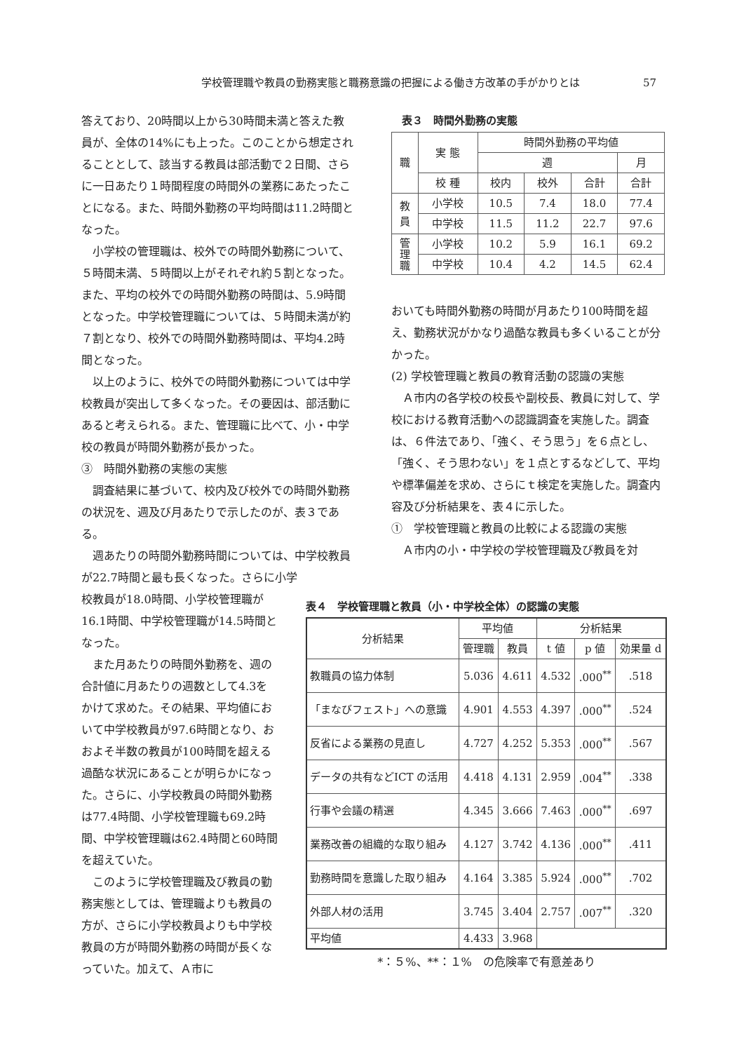学校管理職や教員の勤務実態と職務意識の把握による働き方改革の手がかりとは 57
答えており、20時間以上から30時間未満と答えた教員が、全体の14%にも上った。このことから想定されることとして、該当する教員は部活動で２日間、さらに一日あたり１時間程度の時間外の業務にあたったことになる。また、時間外勤務の平均時間は11.2時間となった。
小学校の管理職は、校外での時間外勤務について、５時間未満、５時間以上がそれぞれ約５割となった。また、平均の校外での時間外勤務の時間は、5.9時間となった。中学校管理職については、５時間未満が約７割となり、校外での時間外勤務時間は、平均4.2時間となった。
以上のように、校外での時間外勤務については中学校教員が突出して多くなった。その要因は、部活動にあると考えられる。また、管理職に比べて、小・中学校の教員が時間外勤務が長かった。
③　時間外勤務の実態の実態
調査結果に基づいて、校内及び校外での時間外勤務の状況を、週及び月あたりで示したのが、表３である。
週あたりの時間外勤務時間については、中学校教員が22.7時間と最も長くなった。さらに小学
表３　時間外勤務の実態
| 職 | 実 態 | 時間外勤務の平均値 | | | |
| | | 週 | | | 月 |
| | 校 種 | 校内 | 校外 | 合計 | 合計 |
| 教 員 | 小学校 | 10.5 | 7.4 | 18.0 | 77.4 |
| | 中学校 | 11.5 | 11.2 | 22.7 | 97.6 |
| 管 理 職 | 小学校 | 10.2 | 5.9 | 16.1 | 69.2 |
| | 中学校 | 10.4 | 4.2 | 14.5 | 62.4 |
おいても時間外勤務の時間が月あたり100時間を超え、勤務状況がかなり過酷な教員も多くいることが分かった。
(2) 学校管理職と教員の教育活動の認識の実態
Ａ市内の各学校の校長や副校長、教員に対して、学校における教育活動への認識調査を実施した。調査は、６件法であり、「強く、そう思う」を６点とし、「強く、そう思わない」を１点とするなどして、平均や標準偏差を求め、さらにｔ検定を実施した。調査内容及び分析結果を、表４に示した。
①　学校管理職と教員の比較による認識の実態
Ａ市内の小・中学校の学校管理職及び教員を対
校教員が18.0時間、小学校管理職が16.1時間、中学校管理職が14.5時間となった。
また月あたりの時間外勤務を、週の合計値に月あたりの週数として4.3をかけて求めた。その結果、平均値において中学校教員が97.6時間となり、おおよそ半数の教員が100時間を超える過酷な状況にあることが明らかになった。さらに、小学校教員の時間外勤務は77.4時間、小学校管理職も69.2時間、中学校管理職は62.4時間と60時間を超えていた。
このように学校管理職及び教員の勤務実態としては、管理職よりも教員の方が、さらに小学校教員よりも中学校教員の方が時間外勤務の時間が長くなっていた。加えて、Ａ市に
表４　学校管理職と教員（小・中学校全体）の認識の実態
| 分析結果 | 平均値 | | 分析結果 | | |
| | 管理職 | 教員 | t 値 | p 値 | 効果量 d |
| 教職員の協力体制 | 5.036 | 4.611 | 4.532 | .000<sup>**</sup> | .518 |
| 「まなびフェスト」への意識 | 4.901 | 4.553 | 4.397 | .000<sup>**</sup> | .524 |
| 反省による業務の見直し | 4.727 | 4.252 | 5.353 | .000<sup>**</sup> | .567 |
| データの共有などICT の活用 | 4.418 | 4.131 | 2.959 | .004<sup>**</sup> | .338 |
| 行事や会議の精選 | 4.345 | 3.666 | 7.463 | .000<sup>**</sup> | .697 |
| 業務改善の組織的な取り組み | 4.127 | 3.742 | 4.136 | .000<sup>**</sup> | .411 |
| 勤務時間を意識した取り組み | 4.164 | 3.385 | 5.924 | .000<sup>**</sup> | .702 |
| 外部人材の活用 | 3.745 | 3.404 | 2.757 | .007<sup>**</sup> | .320 |
| 平均値 | 4.433 | 3.968 | | | |
*：５%、**：１%　の危険率で有意差あり